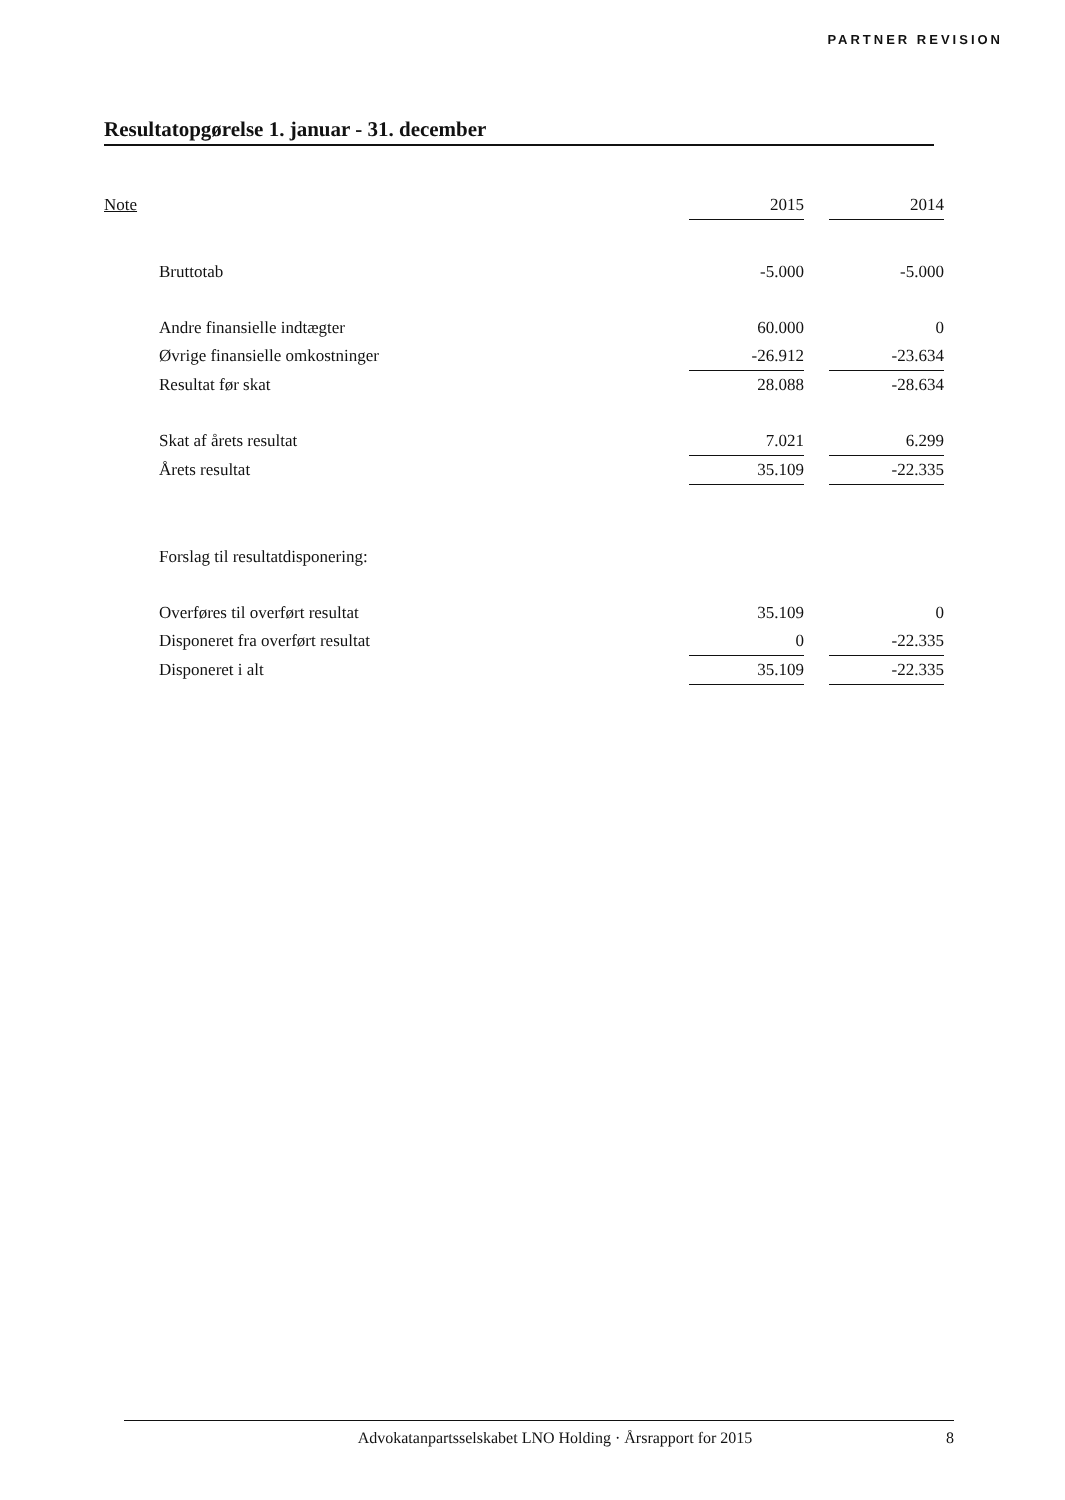PARTNER REVISION
Resultatopgørelse 1. januar - 31. december
| Note | | 2015 | | 2014 |
| | Bruttotab | -5.000 | | -5.000 |
| | Andre finansielle indtægter | 60.000 | | 0 |
| | Øvrige finansielle omkostninger | -26.912 | | -23.634 |
| | Resultat før skat | 28.088 | | -28.634 |
| | Skat af årets resultat | 7.021 | | 6.299 |
| | Årets resultat | 35.109 | | -22.335 |
| | Forslag til resultatdisponering: | | | |
| | Overføres til overført resultat | 35.109 | | 0 |
| | Disponeret fra overført resultat | 0 | | -22.335 |
| | Disponeret i alt | 35.109 | | -22.335 |
Advokatanpartsselskabet LNO Holding · Årsrapport for 2015 8